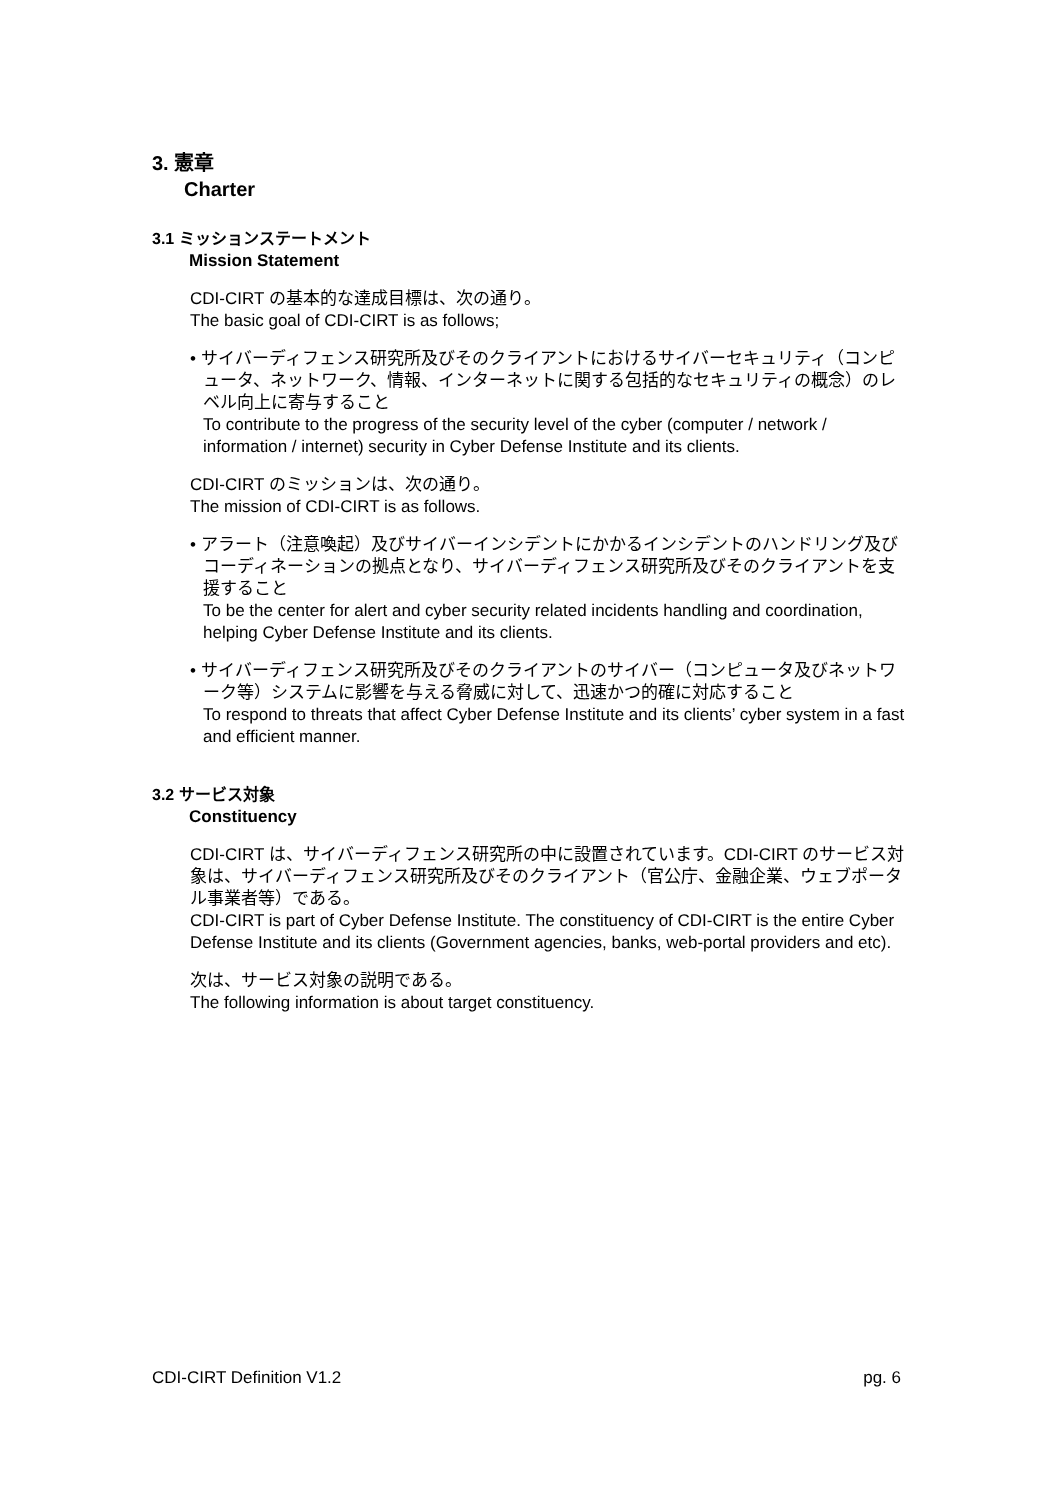3. 憲章
Charter
3.1 ミッションステートメント
Mission Statement
CDI-CIRT の基本的な達成目標は、次の通り。
The basic goal of CDI-CIRT is as follows;
• サイバーディフェンス研究所及びそのクライアントにおけるサイバーセキュリティ（コンピュータ、ネットワーク、情報、インターネットに関する包括的なセキュリティの概念）のレベル向上に寄与すること
To contribute to the progress of the security level of the cyber (computer / network / information / internet) security in Cyber Defense Institute and its clients.
CDI-CIRT のミッションは、次の通り。
The mission of CDI-CIRT is as follows.
• アラート（注意喚起）及びサイバーインシデントにかかるインシデントのハンドリング及びコーディネーションの拠点となり、サイバーディフェンス研究所及びそのクライアントを支援すること
To be the center for alert and cyber security related incidents handling and coordination, helping Cyber Defense Institute and its clients.
• サイバーディフェンス研究所及びそのクライアントのサイバー（コンピュータ及びネットワーク等）システムに影響を与える脅威に対して、迅速かつ的確に対応すること
To respond to threats that affect Cyber Defense Institute and its clients’ cyber system in a fast and efficient manner.
3.2 サービス対象
Constituency
CDI-CIRT は、サイバーディフェンス研究所の中に設置されています。CDI-CIRT のサービス対象は、サイバーディフェンス研究所及びそのクライアント（官公庁、金融企業、ウェブポータル事業者等）である。
CDI-CIRT is part of Cyber Defense Institute. The constituency of CDI-CIRT is the entire Cyber Defense Institute and its clients (Government agencies, banks, web-portal providers and etc).
次は、サービス対象の説明である。
The following information is about target constituency.
CDI-CIRT Definition V1.2 pg. 6